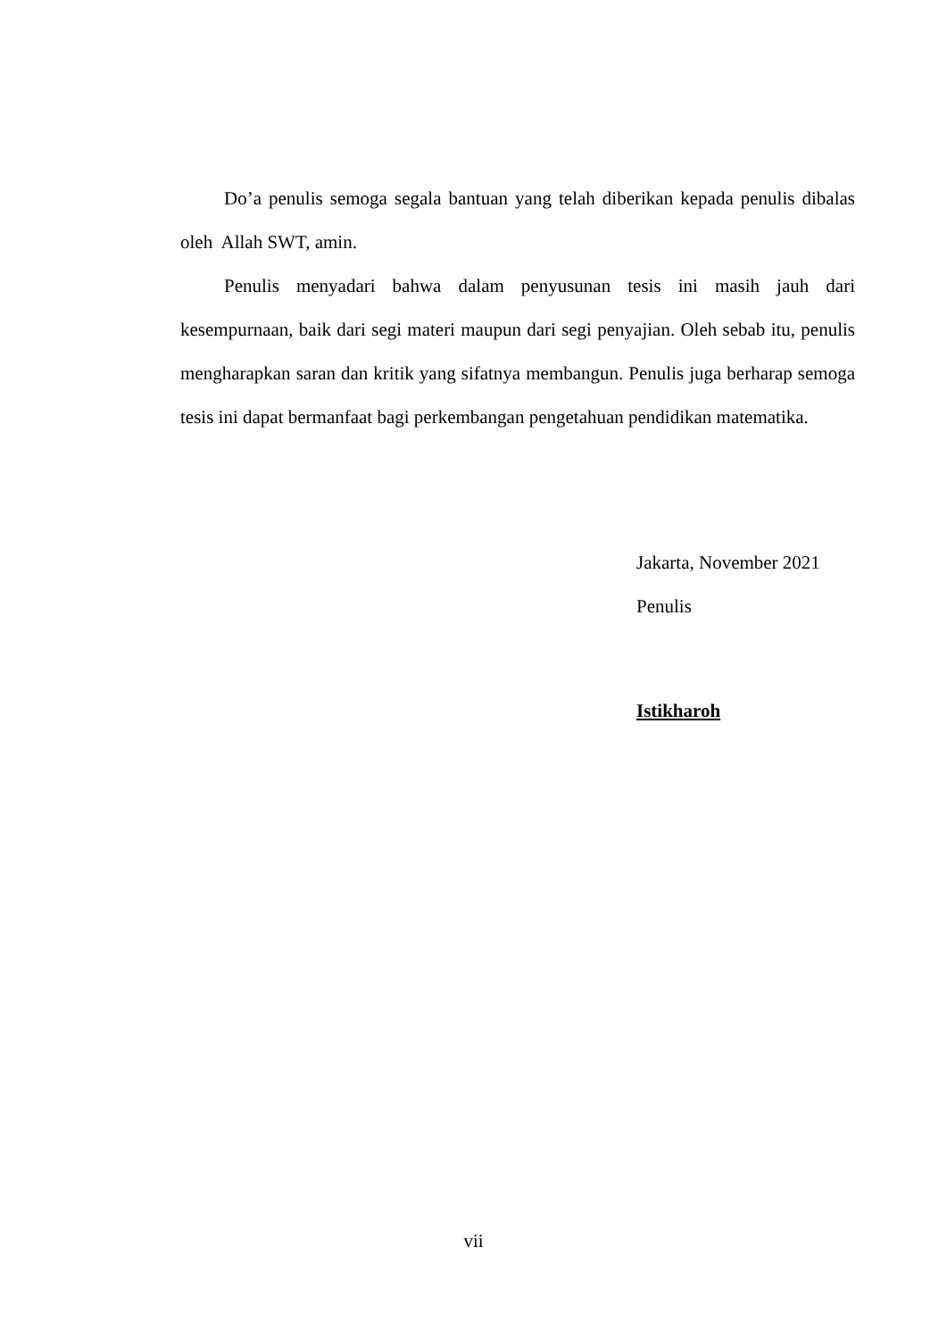Do’a penulis semoga segala bantuan yang telah diberikan kepada penulis dibalas oleh Allah SWT, amin.
Penulis menyadari bahwa dalam penyusunan tesis ini masih jauh dari kesempurnaan, baik dari segi materi maupun dari segi penyajian. Oleh sebab itu, penulis mengharapkan saran dan kritik yang sifatnya membangun. Penulis juga berharap semoga tesis ini dapat bermanfaat bagi perkembangan pengetahuan pendidikan matematika.
Jakarta, November 2021
Penulis
Istikharoh
vii